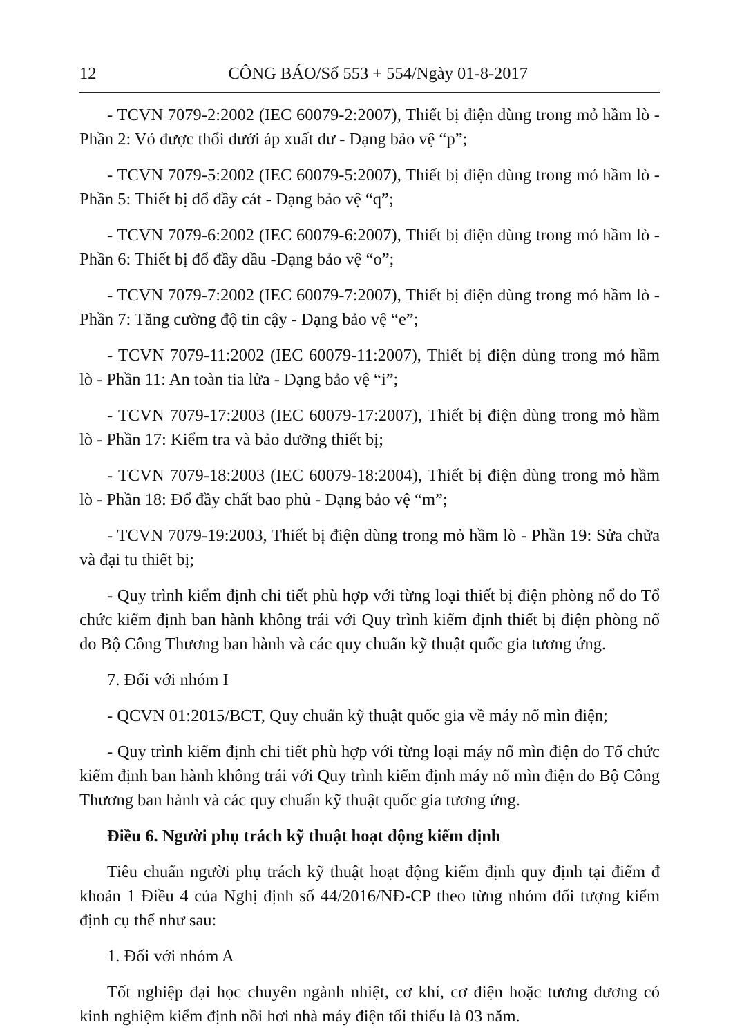12 CÔNG BÁO/Số 553 + 554/Ngày 01-8-2017
- TCVN 7079-2:2002 (IEC 60079-2:2007), Thiết bị điện dùng trong mỏ hầm lò - Phần 2: Vỏ được thổi dưới áp xuất dư - Dạng bảo vệ “p”;
- TCVN 7079-5:2002 (IEC 60079-5:2007), Thiết bị điện dùng trong mỏ hầm lò - Phần 5: Thiết bị đổ đầy cát - Dạng bảo vệ “q”;
- TCVN 7079-6:2002 (IEC 60079-6:2007), Thiết bị điện dùng trong mỏ hầm lò - Phần 6: Thiết bị đổ đầy dầu -Dạng bảo vệ “o”;
- TCVN 7079-7:2002 (IEC 60079-7:2007), Thiết bị điện dùng trong mỏ hầm lò - Phần 7: Tăng cường độ tin cậy - Dạng bảo vệ “e”;
- TCVN 7079-11:2002 (IEC 60079-11:2007), Thiết bị điện dùng trong mỏ hầm lò - Phần 11: An toàn tia lửa - Dạng bảo vệ “i”;
- TCVN 7079-17:2003 (IEC 60079-17:2007), Thiết bị điện dùng trong mỏ hầm lò - Phần 17: Kiểm tra và bảo dưỡng thiết bị;
- TCVN 7079-18:2003 (IEC 60079-18:2004), Thiết bị điện dùng trong mỏ hầm lò - Phần 18: Đổ đầy chất bao phủ - Dạng bảo vệ “m”;
- TCVN 7079-19:2003, Thiết bị điện dùng trong mỏ hầm lò - Phần 19: Sửa chữa và đại tu thiết bị;
- Quy trình kiểm định chi tiết phù hợp với từng loại thiết bị điện phòng nổ do Tổ chức kiểm định ban hành không trái với Quy trình kiểm định thiết bị điện phòng nổ do Bộ Công Thương ban hành và các quy chuẩn kỹ thuật quốc gia tương ứng.
7. Đối với nhóm I
- QCVN 01:2015/BCT, Quy chuẩn kỹ thuật quốc gia về máy nổ mìn điện;
- Quy trình kiểm định chi tiết phù hợp với từng loại máy nổ mìn điện do Tổ chức kiểm định ban hành không trái với Quy trình kiểm định máy nổ mìn điện do Bộ Công Thương ban hành và các quy chuẩn kỹ thuật quốc gia tương ứng.
Điều 6. Người phụ trách kỹ thuật hoạt động kiểm định
Tiêu chuẩn người phụ trách kỹ thuật hoạt động kiểm định quy định tại điểm đ khoản 1 Điều 4 của Nghị định số 44/2016/NĐ-CP theo từng nhóm đối tượng kiểm định cụ thể như sau:
1. Đối với nhóm A
Tốt nghiệp đại học chuyên ngành nhiệt, cơ khí, cơ điện hoặc tương đương có kinh nghiệm kiểm định nồi hơi nhà máy điện tối thiểu là 03 năm.